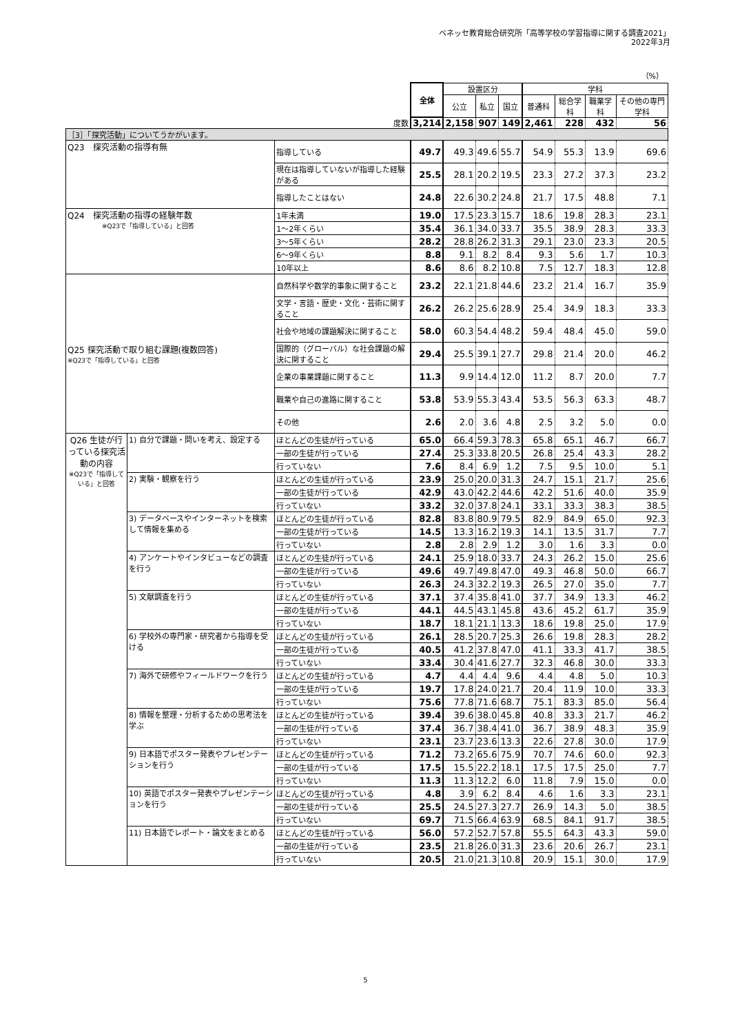ベネッセ教育総合研究所「高等学校の学習指導に関する調査2021」
2022年3月
（%）
| | | | 全体 | 設置区分 | | | 学科 | | | |
| | | | | 公立 | 私立 | 国立 | 普通科 | 総合学科 | 職業学科 | その他の専門学科 |
| 度数 | | | 3,214 | 2,158 | 907 | 149 | 2,461 | 228 | 432 | 56 |
| ［3］「探究活動」についてうかがいます。 | | | | | | | | | | |
| Q23 探究活動の指導有無 | | 指導している | 49.7 | 49.3 | 49.6 | 55.7 | 54.9 | 55.3 | 13.9 | 69.6 |
| | | 現在は指導していないが指導した経験がある | 25.5 | 28.1 | 20.2 | 19.5 | 23.3 | 27.2 | 37.3 | 23.2 |
| | | 指導したことはない | 24.8 | 22.6 | 30.2 | 24.8 | 21.7 | 17.5 | 48.8 | 7.1 |
| Q24 探究活動の指導の経験年数 ※Q23で「指導している」と回答 | | 1年未満 | 19.0 | 17.5 | 23.3 | 15.7 | 18.6 | 19.8 | 28.3 | 23.1 |
| | | 1～2年くらい | 35.4 | 36.1 | 34.0 | 33.7 | 35.5 | 38.9 | 28.3 | 33.3 |
| | | 3～5年くらい | 28.2 | 28.8 | 26.2 | 31.3 | 29.1 | 23.0 | 23.3 | 20.5 |
| | | 6～9年くらい | 8.8 | 9.1 | 8.2 | 8.4 | 9.3 | 5.6 | 1.7 | 10.3 |
| | | 10年以上 | 8.6 | 8.6 | 8.2 | 10.8 | 7.5 | 12.7 | 18.3 | 12.8 |
| Q25 探究活動で取り組む課題(複数回答) ※Q23で「指導している」と回答 | | 自然科学や数学的事象に関すること | 23.2 | 22.1 | 21.8 | 44.6 | 23.2 | 21.4 | 16.7 | 35.9 |
| | | 文学・言語・歴史・文化・芸術に関すること | 26.2 | 26.2 | 25.6 | 28.9 | 25.4 | 34.9 | 18.3 | 33.3 |
| | | 社会や地域の課題解決に関すること | 58.0 | 60.3 | 54.4 | 48.2 | 59.4 | 48.4 | 45.0 | 59.0 |
| | | 国際的（グローバル）な社会課題の解決に関すること | 29.4 | 25.5 | 39.1 | 27.7 | 29.8 | 21.4 | 20.0 | 46.2 |
| | | 企業の事業課題に関すること | 11.3 | 9.9 | 14.4 | 12.0 | 11.2 | 8.7 | 20.0 | 7.7 |
| | | 職業や自己の進路に関すること | 53.8 | 53.9 | 55.3 | 43.4 | 53.5 | 56.3 | 63.3 | 48.7 |
| | | その他 | 2.6 | 2.0 | 3.6 | 4.8 | 2.5 | 3.2 | 5.0 | 0.0 |
| Q26 生徒が行っている探究活動の内容 ※Q23で「指導している」と回答 | 1) 自分で課題・問いを考え、設定する | ほとんどの生徒が行っている | 65.0 | 66.4 | 59.3 | 78.3 | 65.8 | 65.1 | 46.7 | 66.7 |
| | | 一部の生徒が行っている | 27.4 | 25.3 | 33.8 | 20.5 | 26.8 | 25.4 | 43.3 | 28.2 |
| | | 行っていない | 7.6 | 8.4 | 6.9 | 1.2 | 7.5 | 9.5 | 10.0 | 5.1 |
| | 2) 実験・観察を行う | ほとんどの生徒が行っている | 23.9 | 25.0 | 20.0 | 31.3 | 24.7 | 15.1 | 21.7 | 25.6 |
| | | 一部の生徒が行っている | 42.9 | 43.0 | 42.2 | 44.6 | 42.2 | 51.6 | 40.0 | 35.9 |
| | | 行っていない | 33.2 | 32.0 | 37.8 | 24.1 | 33.1 | 33.3 | 38.3 | 38.5 |
| | 3) データベースやインターネットを検索して情報を集める | ほとんどの生徒が行っている | 82.8 | 83.8 | 80.9 | 79.5 | 82.9 | 84.9 | 65.0 | 92.3 |
| | | 一部の生徒が行っている | 14.5 | 13.3 | 16.2 | 19.3 | 14.1 | 13.5 | 31.7 | 7.7 |
| | | 行っていない | 2.8 | 2.8 | 2.9 | 1.2 | 3.0 | 1.6 | 3.3 | 0.0 |
| | 4) アンケートやインタビューなどの調査を行う | ほとんどの生徒が行っている | 24.1 | 25.9 | 18.0 | 33.7 | 24.3 | 26.2 | 15.0 | 25.6 |
| | | 一部の生徒が行っている | 49.6 | 49.7 | 49.8 | 47.0 | 49.3 | 46.8 | 50.0 | 66.7 |
| | | 行っていない | 26.3 | 24.3 | 32.2 | 19.3 | 26.5 | 27.0 | 35.0 | 7.7 |
| | 5) 文献調査を行う | ほとんどの生徒が行っている | 37.1 | 37.4 | 35.8 | 41.0 | 37.7 | 34.9 | 13.3 | 46.2 |
| | | 一部の生徒が行っている | 44.1 | 44.5 | 43.1 | 45.8 | 43.6 | 45.2 | 61.7 | 35.9 |
| | | 行っていない | 18.7 | 18.1 | 21.1 | 13.3 | 18.6 | 19.8 | 25.0 | 17.9 |
| | 6) 学校外の専門家・研究者から指導を受ける | ほとんどの生徒が行っている | 26.1 | 28.5 | 20.7 | 25.3 | 26.6 | 19.8 | 28.3 | 28.2 |
| | | 一部の生徒が行っている | 40.5 | 41.2 | 37.8 | 47.0 | 41.1 | 33.3 | 41.7 | 38.5 |
| | | 行っていない | 33.4 | 30.4 | 41.6 | 27.7 | 32.3 | 46.8 | 30.0 | 33.3 |
| | 7) 海外で研修やフィールドワークを行う | ほとんどの生徒が行っている | 4.7 | 4.4 | 4.4 | 9.6 | 4.4 | 4.8 | 5.0 | 10.3 |
| | | 一部の生徒が行っている | 19.7 | 17.8 | 24.0 | 21.7 | 20.4 | 11.9 | 10.0 | 33.3 |
| | | 行っていない | 75.6 | 77.8 | 71.6 | 68.7 | 75.1 | 83.3 | 85.0 | 56.4 |
| | 8) 情報を整理・分析するための思考法を学ぶ | ほとんどの生徒が行っている | 39.4 | 39.6 | 38.0 | 45.8 | 40.8 | 33.3 | 21.7 | 46.2 |
| | | 一部の生徒が行っている | 37.4 | 36.7 | 38.4 | 41.0 | 36.7 | 38.9 | 48.3 | 35.9 |
| | | 行っていない | 23.1 | 23.7 | 23.6 | 13.3 | 22.6 | 27.8 | 30.0 | 17.9 |
| | 9) 日本語でポスター発表やプレゼンテーションを行う | ほとんどの生徒が行っている | 71.2 | 73.2 | 65.6 | 75.9 | 70.7 | 74.6 | 60.0 | 92.3 |
| | | 一部の生徒が行っている | 17.5 | 15.5 | 22.2 | 18.1 | 17.5 | 17.5 | 25.0 | 7.7 |
| | | 行っていない | 11.3 | 11.3 | 12.2 | 6.0 | 11.8 | 7.9 | 15.0 | 0.0 |
| | 10) 英語でポスター発表やプレゼンテーションを行う | ほとんどの生徒が行っている | 4.8 | 3.9 | 6.2 | 8.4 | 4.6 | 1.6 | 3.3 | 23.1 |
| | | 一部の生徒が行っている | 25.5 | 24.5 | 27.3 | 27.7 | 26.9 | 14.3 | 5.0 | 38.5 |
| | | 行っていない | 69.7 | 71.5 | 66.4 | 63.9 | 68.5 | 84.1 | 91.7 | 38.5 |
| | 11) 日本語でレポート・論文をまとめる | ほとんどの生徒が行っている | 56.0 | 57.2 | 52.7 | 57.8 | 55.5 | 64.3 | 43.3 | 59.0 |
| | | 一部の生徒が行っている | 23.5 | 21.8 | 26.0 | 31.3 | 23.6 | 20.6 | 26.7 | 23.1 |
| | | 行っていない | 20.5 | 21.0 | 21.3 | 10.8 | 20.9 | 15.1 | 30.0 | 17.9 |
5